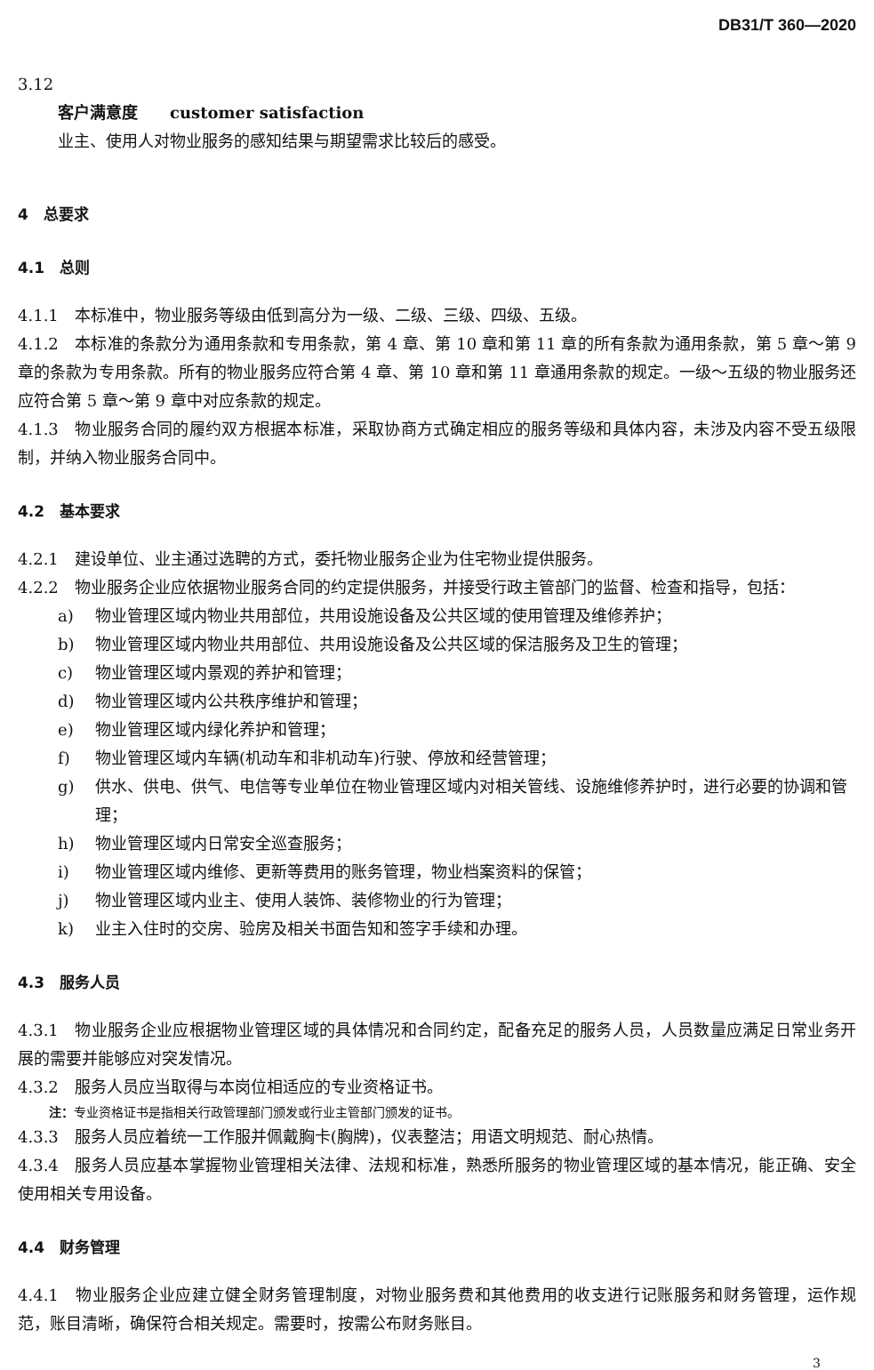DB31/T 360—2020
3.12
客户满意度　　customer satisfaction
业主、使用人对物业服务的感知结果与期望需求比较后的感受。
4　总要求
4.1　总则
4.1.1　本标准中，物业服务等级由低到高分为一级、二级、三级、四级、五级。
4.1.2　本标准的条款分为通用条款和专用条款，第 4 章、第 10 章和第 11 章的所有条款为通用条款，第 5 章～第 9 章的条款为专用条款。所有的物业服务应符合第 4 章、第 10 章和第 11 章通用条款的规定。一级～五级的物业服务还应符合第 5 章～第 9 章中对应条款的规定。
4.1.3　物业服务合同的履约双方根据本标准，采取协商方式确定相应的服务等级和具体内容，未涉及内容不受五级限制，并纳入物业服务合同中。
4.2　基本要求
4.2.1　建设单位、业主通过选聘的方式，委托物业服务企业为住宅物业提供服务。
4.2.2　物业服务企业应依据物业服务合同的约定提供服务，并接受行政主管部门的监督、检查和指导，包括：
a) 物业管理区域内物业共用部位，共用设施设备及公共区域的使用管理及维修养护；
b) 物业管理区域内物业共用部位、共用设施设备及公共区域的保洁服务及卫生的管理；
c) 物业管理区域内景观的养护和管理；
d) 物业管理区域内公共秩序维护和管理；
e) 物业管理区域内绿化养护和管理；
f) 物业管理区域内车辆(机动车和非机动车)行驶、停放和经营管理；
g) 供水、供电、供气、电信等专业单位在物业管理区域内对相关管线、设施维修养护时，进行必要的协调和管理；
h) 物业管理区域内日常安全巡查服务；
i) 物业管理区域内维修、更新等费用的账务管理，物业档案资料的保管；
j) 物业管理区域内业主、使用人装饰、装修物业的行为管理；
k) 业主入住时的交房、验房及相关书面告知和签字手续和办理。
4.3　服务人员
4.3.1　物业服务企业应根据物业管理区域的具体情况和合同约定，配备充足的服务人员，人员数量应满足日常业务开展的需要并能够应对突发情况。
4.3.2　服务人员应当取得与本岗位相适应的专业资格证书。
注：专业资格证书是指相关行政管理部门颁发或行业主管部门颁发的证书。
4.3.3　服务人员应着统一工作服并佩戴胸卡(胸牌)，仪表整洁；用语文明规范、耐心热情。
4.3.4　服务人员应基本掌握物业管理相关法律、法规和标准，熟悉所服务的物业管理区域的基本情况，能正确、安全使用相关专用设备。
4.4　财务管理
4.4.1　物业服务企业应建立健全财务管理制度，对物业服务费和其他费用的收支进行记账服务和财务管理，运作规范，账目清晰，确保符合相关规定。需要时，按需公布财务账目。
3